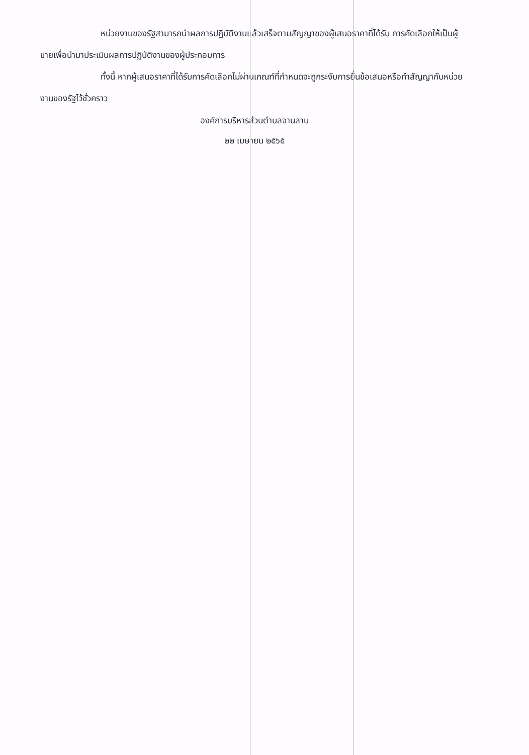หน่วยงานของรัฐสามารถนำผลการปฏิบัติงานแล้วเสร็จตามสัญญาของผู้เสนอราคาที่ได้รับ การคัดเลือกให้เป็นผู้ขายเพื่อนำมาประเมินผลการปฏิบัติงานของผู้ประกอบการ
ทั้งนี้ หากผู้เสนอราคาที่ได้รับการคัดเลือกไม่ผ่านเกณฑ์ที่กำหนดจะถูกระงับการยื่นข้อเสนอหรือทำสัญญากับหน่วยงานของรัฐไว้ชั่วคราว
องค์การบริหารส่วนตำบลจานลาน
๒๒ เมษายน ๒๕๖๕